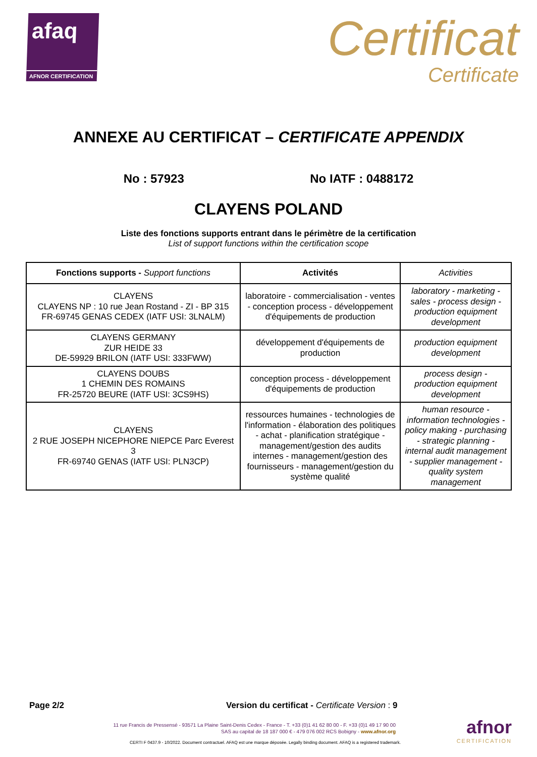afaq
AFNOR CERTIFICATION
Certificat
Certificate
ANNEXE AU CERTIFICAT – CERTIFICATE APPENDIX
No : 57923 No IATF : 0488172
CLAYENS POLAND
Liste des fonctions supports entrant dans le périmètre de la certification
List of support functions within the certification scope
| Fonctions supports - Support functions | Activités | Activities |
| --- | --- | --- |
| CLAYENS CLAYENS NP : 10 rue Jean Rostand - ZI - BP 315 FR-69745 GENAS CEDEX (IATF USI: 3LNALM) | laboratoire - commercialisation - ventes - conception process - développement d'équipements de production | laboratory - marketing - sales - process design - production equipment development |
| CLAYENS GERMANY ZUR HEIDE 33 DE-59929 BRILON (IATF USI: 333FWW) | développement d'équipements de production | production equipment development |
| CLAYENS DOUBS 1 CHEMIN DES ROMAINS FR-25720 BEURE (IATF USI: 3CS9HS) | conception process - développement d'équipements de production | process design - production equipment development |
| CLAYENS 2 RUE JOSEPH NICEPHORE NIEPCE Parc Everest 3 FR-69740 GENAS (IATF USI: PLN3CP) | ressources humaines - technologies de l'information - élaboration des politiques - achat - planification stratégique - management/gestion des audits internes - management/gestion des fournisseurs - management/gestion du système qualité | human resource - information technologies - policy making - purchasing - strategic planning - internal audit management - supplier management - quality system management |
Page 2/2 Version du certificat - Certificate Version : 9
11 rue Francis de Pressensé - 93571 La Plaine Saint-Denis Cedex - France - T. +33 (0)1 41 62 80 00 - F. +33 (0)1 49 17 90 00
SAS au capital de 18 187 000 € - 479 076 002 RCS Bobigny - www.afnor.org
CERTI F 0437.9 - 10/2022. Document contractuel. AFAQ est une marque déposée. Legally binding document. AFAQ is a registered trademark.
afnor
CERTIFICATION